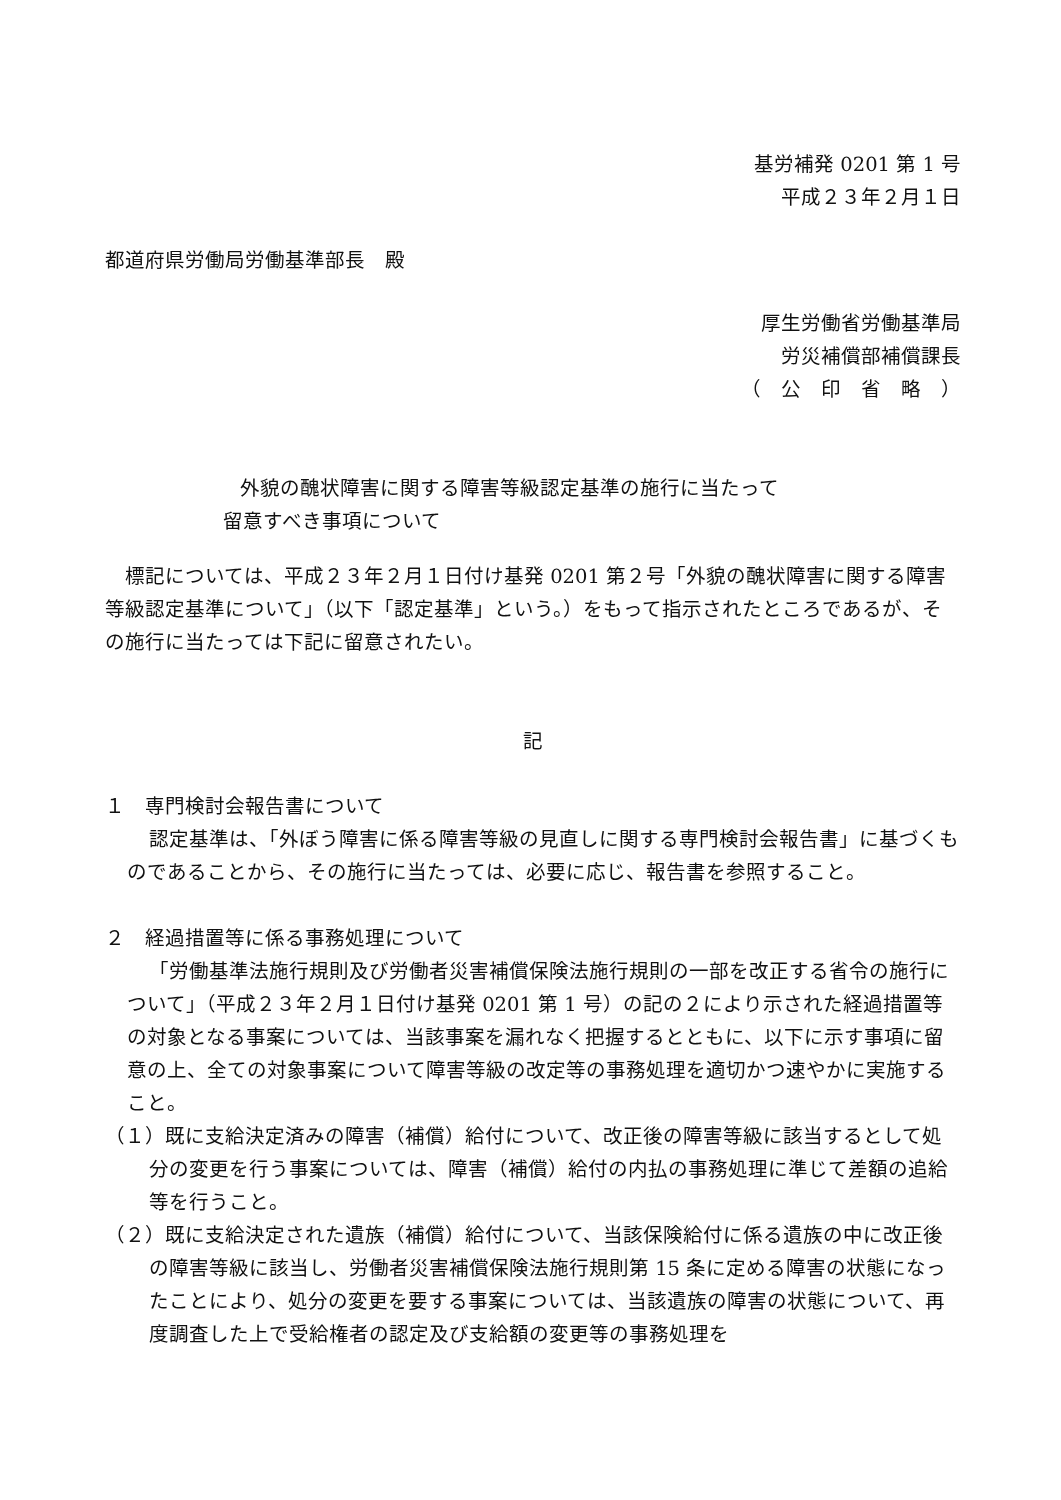基労補発 0201 第 1 号
平成２３年２月１日
都道府県労働局労働基準部長　殿
厚生労働省労働基準局
労災補償部補償課長
（　公　印　省　略　）
外貌の醜状障害に関する障害等級認定基準の施行に当たって
留意すべき事項について
標記については、平成２３年２月１日付け基発 0201 第２号「外貌の醜状障害に関する障害等級認定基準について」（以下「認定基準」という。）をもって指示されたところであるが、その施行に当たっては下記に留意されたい。
記
１　専門検討会報告書について
認定基準は、「外ぼう障害に係る障害等級の見直しに関する専門検討会報告書」に基づくものであることから、その施行に当たっては、必要に応じ、報告書を参照すること。
２　経過措置等に係る事務処理について
「労働基準法施行規則及び労働者災害補償保険法施行規則の一部を改正する省令の施行について」（平成２３年２月１日付け基発 0201 第 1 号）の記の２により示された経過措置等の対象となる事案については、当該事案を漏れなく把握するとともに、以下に示す事項に留意の上、全ての対象事案について障害等級の改定等の事務処理を適切かつ速やかに実施すること。
（１）既に支給決定済みの障害（補償）給付について、改正後の障害等級に該当するとして処分の変更を行う事案については、障害（補償）給付の内払の事務処理に準じて差額の追給等を行うこと。
（２）既に支給決定された遺族（補償）給付について、当該保険給付に係る遺族の中に改正後の障害等級に該当し、労働者災害補償保険法施行規則第 15 条に定める障害の状態になったことにより、処分の変更を要する事案については、当該遺族の障害の状態について、再度調査した上で受給権者の認定及び支給額の変更等の事務処理を